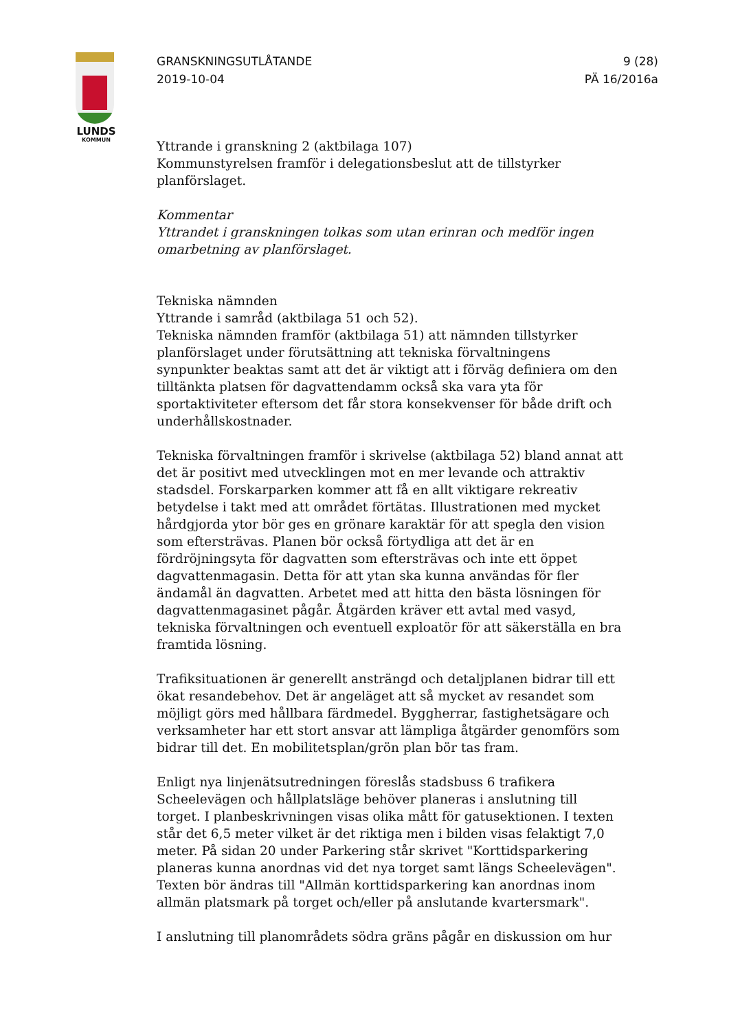LUNDS
KOMMUN
GRANSKNINGSUTLÅTANDE
2019-10-04
9 (28)
PÄ 16/2016a
Yttrande i granskning 2 (aktbilaga 107)
Kommunstyrelsen framför i delegationsbeslut att de tillstyrker planförslaget.
Kommentar
Yttrandet i granskningen tolkas som utan erinran och medför ingen omarbetning av planförslaget.
Tekniska nämnden
Yttrande i samråd (aktbilaga 51 och 52).
Tekniska nämnden framför (aktbilaga 51) att nämnden tillstyrker planförslaget under förutsättning att tekniska förvaltningens synpunkter beaktas samt att det är viktigt att i förväg definiera om den tilltänkta platsen för dagvattendamm också ska vara yta för sportaktiviteter eftersom det får stora konsekvenser för både drift och underhållskostnader.
Tekniska förvaltningen framför i skrivelse (aktbilaga 52) bland annat att det är positivt med utvecklingen mot en mer levande och attraktiv stadsdel. Forskarparken kommer att få en allt viktigare rekreativ betydelse i takt med att området förtätas. Illustrationen med mycket hårdgjorda ytor bör ges en grönare karaktär för att spegla den vision som eftersträvas. Planen bör också förtydliga att det är en fördröjningsyta för dagvatten som eftersträvas och inte ett öppet dagvattenmagasin. Detta för att ytan ska kunna användas för fler ändamål än dagvatten. Arbetet med att hitta den bästa lösningen för dagvattenmagasinet pågår. Åtgärden kräver ett avtal med vasyd, tekniska förvaltningen och eventuell exploatör för att säkerställa en bra framtida lösning.
Trafiksituationen är generellt ansträngd och detaljplanen bidrar till ett ökat resandebehov. Det är angeläget att så mycket av resandet som möjligt görs med hållbara färdmedel. Byggherrar, fastighetsägare och verksamheter har ett stort ansvar att lämpliga åtgärder genomförs som bidrar till det. En mobilitetsplan/grön plan bör tas fram.
Enligt nya linjenätsutredningen föreslås stadsbuss 6 trafikera Scheelevägen och hållplatsläge behöver planeras i anslutning till torget. I planbeskrivningen visas olika mått för gatusektionen. I texten står det 6,5 meter vilket är det riktiga men i bilden visas felaktigt 7,0 meter. På sidan 20 under Parkering står skrivet "Korttidsparkering planeras kunna anordnas vid det nya torget samt längs Scheelevägen". Texten bör ändras till "Allmän korttidsparkering kan anordnas inom allmän platsmark på torget och/eller på anslutande kvartersmark".
I anslutning till planområdets södra gräns pågår en diskussion om hur